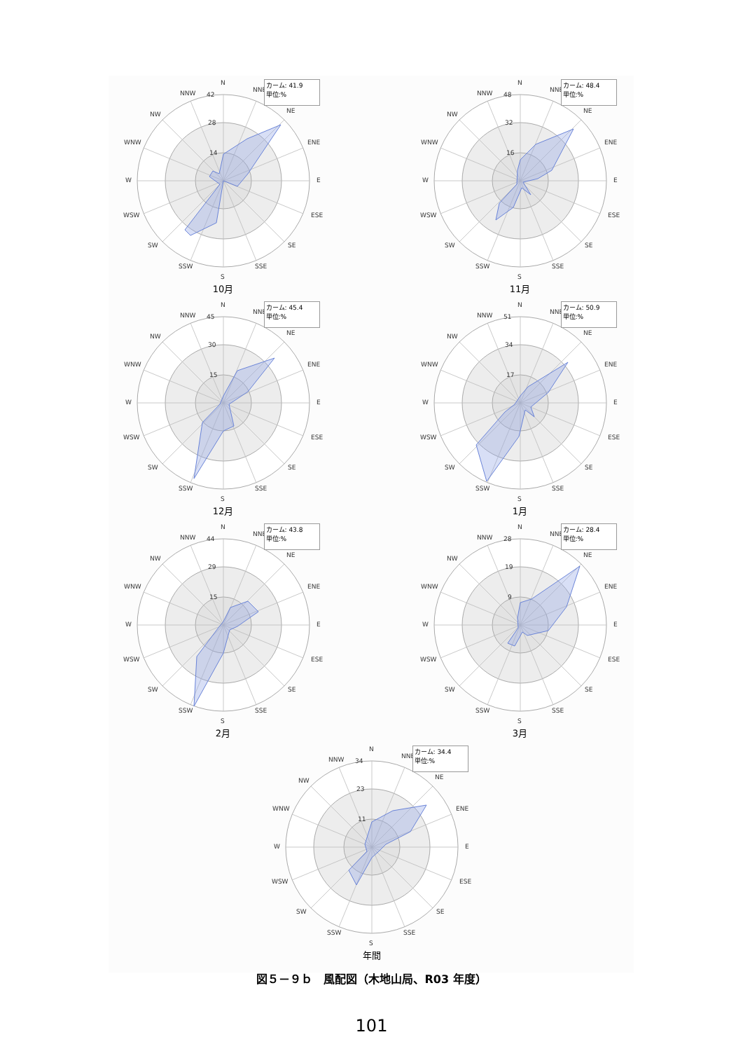カーム: 41.9
単位:%
N
NNE
NE
ENE
E
ESE
SE
SSE
S
SSW
SW
WSW
W
WNW
NW
NNW
42
28
14
10月
カーム: 48.4
単位:%
N
NNE
NE
ENE
E
ESE
SE
SSE
S
SSW
SW
WSW
W
WNW
NW
NNW
48
32
16
11月
カーム: 45.4
単位:%
N
NNE
NE
ENE
E
ESE
SE
SSE
S
SSW
SW
WSW
W
WNW
NW
NNW
45
30
15
12月
カーム: 50.9
単位:%
N
NNE
NE
ENE
E
ESE
SE
SSE
S
SSW
SW
WSW
W
WNW
NW
NNW
51
34
17
1月
カーム: 43.8
単位:%
N
NNE
NE
ENE
E
ESE
SE
SSE
S
SSW
SW
WSW
W
WNW
NW
NNW
44
29
15
2月
カーム: 28.4
単位:%
N
NNE
NE
ENE
E
ESE
SE
SSE
S
SSW
SW
WSW
W
WNW
NW
NNW
28
19
9
3月
カーム: 34.4
単位:%
N
NNE
NE
ENE
E
ESE
SE
SSE
S
SSW
SW
WSW
W
WNW
NW
NNW
34
23
11
年間
図５－９ｂ　風配図（木地山局、R03 年度）
101